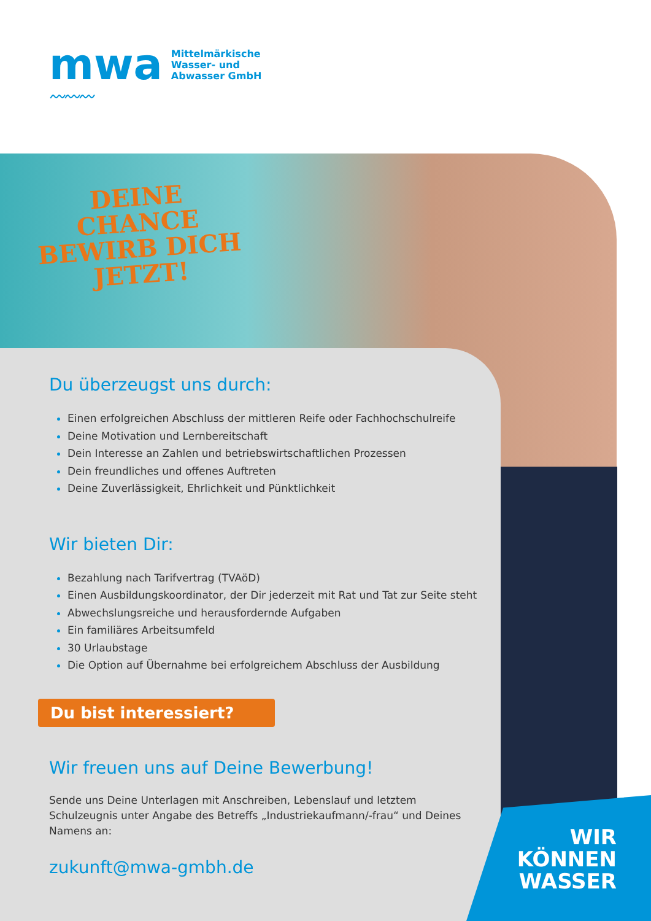mwa
〰〰〰
Mittelmärkische
Wasser- und
Abwasser GmbH
DEINE
CHANCE
BEWIRB DICH
JETZT!
Du überzeugst uns durch:
Einen erfolgreichen Abschluss der mittleren Reife oder Fachhochschulreife
Deine Motivation und Lernbereitschaft
Dein Interesse an Zahlen und betriebswirtschaftlichen Prozessen
Dein freundliches und offenes Auftreten
Deine Zuverlässigkeit, Ehrlichkeit und Pünktlichkeit
Wir bieten Dir:
Bezahlung nach Tarifvertrag (TVAöD)
Einen Ausbildungskoordinator, der Dir jederzeit mit Rat und Tat zur Seite steht
Abwechslungsreiche und herausfordernde Aufgaben
Ein familiäres Arbeitsumfeld
30 Urlaubstage
Die Option auf Übernahme bei erfolgreichem Abschluss der Ausbildung
Du bist interessiert?
Wir freuen uns auf Deine Bewerbung!
Sende uns Deine Unterlagen mit Anschreiben, Lebenslauf und letztem Schulzeugnis unter Angabe des Betreffs „Industriekaufmann/-frau“ und Deines Namens an:
zukunft@mwa-gmbh.de
WIR
KÖNNEN
WASSER